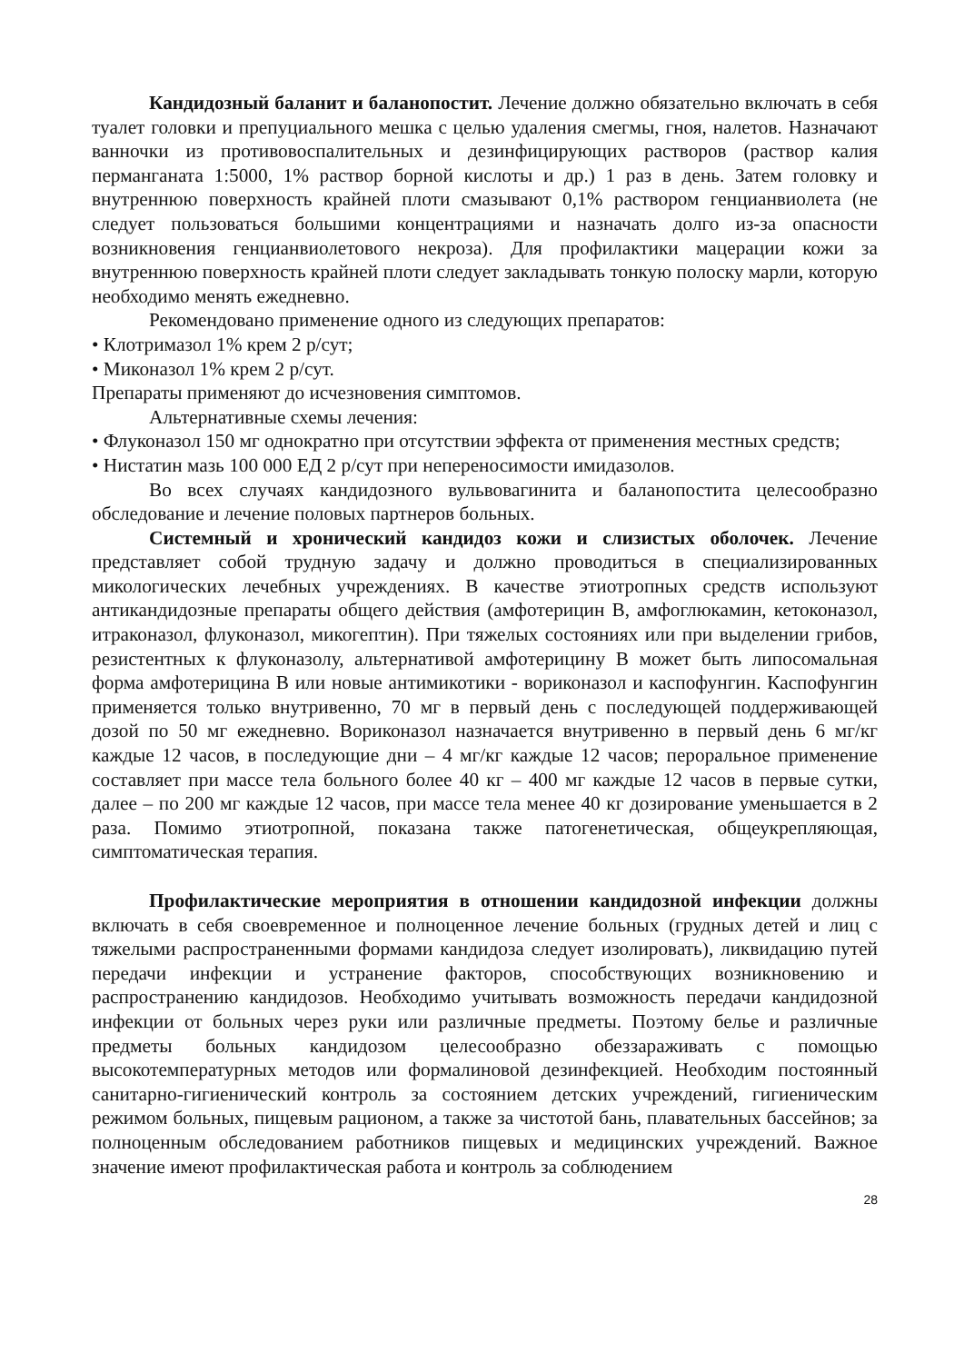Кандидозный баланит и баланопостит. Лечение должно обязательно включать в себя туалет головки и препуциального мешка с целью удаления смегмы, гноя, налетов. Назначают ванночки из противовоспалительных и дезинфицирующих растворов (раствор калия перманганата 1:5000, 1% раствор борной кислоты и др.) 1 раз в день. Затем головку и внутреннюю поверхность крайней плоти смазывают 0,1% раствором генцианвиолета (не следует пользоваться большими концентрациями и назначать долго из-за опасности возникновения генцианвиолетового некроза). Для профилактики мацерации кожи за внутреннюю поверхность крайней плоти следует закладывать тонкую полоску марли, которую необходимо менять ежедневно.
Рекомендовано применение одного из следующих препаратов:
• Клотримазол 1% крем 2 р/сут;
• Миконазол 1% крем 2 р/сут.
Препараты применяют до исчезновения симптомов.
Альтернативные схемы лечения:
• Флуконазол 150 мг однократно при отсутствии эффекта от применения местных средств;
• Нистатин мазь 100 000 ЕД 2 р/сут при непереносимости имидазолов.
Во всех случаях кандидозного вульвовагинита и баланопостита целесообразно обследование и лечение половых партнеров больных.
Системный и хронический кандидоз кожи и слизистых оболочек. Лечение представляет собой трудную задачу и должно проводиться в специализированных микологических лечебных учреждениях. В качестве этиотропных средств используют антикандидозные препараты общего действия (амфотерицин В, амфоглюкамин, кетоконазол, итраконазол, флуконазол, микогептин). При тяжелых состояниях или при выделении грибов, резистентных к флуконазолу, альтернативой амфотерицину В может быть липосомальная форма амфотерицина В или новые антимикотики - вориконазол и каспофунгин. Каспофунгин применяется только внутривенно, 70 мг в первый день с последующей поддерживающей дозой по 50 мг ежедневно. Вориконазол назначается внутривенно в первый день 6 мг/кг каждые 12 часов, в последующие дни – 4 мг/кг каждые 12 часов; пероральное применение составляет при массе тела больного более 40 кг – 400 мг каждые 12 часов в первые сутки, далее – по 200 мг каждые 12 часов, при массе тела менее 40 кг дозирование уменьшается в 2 раза. Помимо этиотропной, показана также патогенетическая, общеукрепляющая, симптоматическая терапия.
Профилактические мероприятия в отношении кандидозной инфекции должны включать в себя своевременное и полноценное лечение больных (грудных детей и лиц с тяжелыми распространенными формами кандидоза следует изолировать), ликвидацию путей передачи инфекции и устранение факторов, способствующих возникновению и распространению кандидозов. Необходимо учитывать возможность передачи кандидозной инфекции от больных через руки или различные предметы. Поэтому белье и различные предметы больных кандидозом целесообразно обеззараживать с помощью высокотемпературных методов или формалиновой дезинфекцией. Необходим постоянный санитарно-гигиенический контроль за состоянием детских учреждений, гигиеническим режимом больных, пищевым рационом, а также за чистотой бань, плавательных бассейнов; за полноценным обследованием работников пищевых и медицинских учреждений. Важное значение имеют профилактическая работа и контроль за соблюдением
28